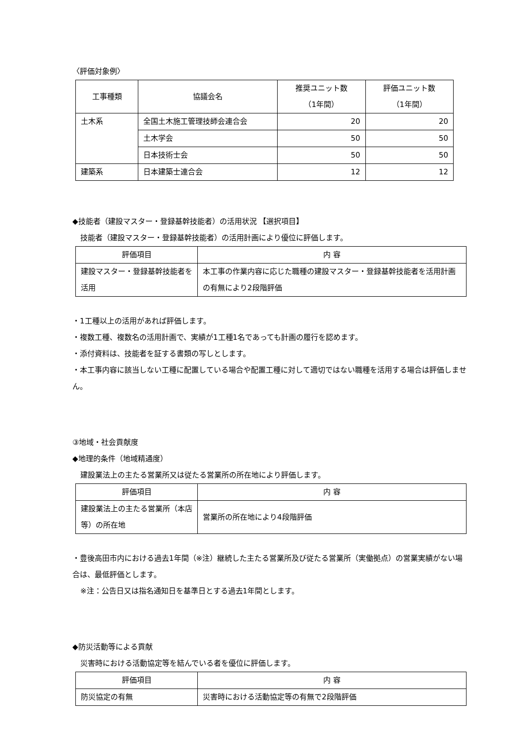〈評価対象例〉
| 工事種類 | 協議会名 | 推奨ユニット数 （1年間） | 評価ユニット数 （1年間） |
| --- | --- | --- | --- |
| 土木系 | 全国土木施工管理技師会連合会 | 20 | 20 |
| | 土木学会 | 50 | 50 |
| | 日本技術士会 | 50 | 50 |
| 建築系 | 日本建築士連合会 | 12 | 12 |
◆技能者（建設マスター・登録基幹技能者）の活用状況 【選択項目】
技能者（建設マスター・登録基幹技能者）の活用計画により優位に評価します。
| 評価項目 | 内 容 |
| --- | --- |
| 建設マスター・登録基幹技能者を活用 | 本工事の作業内容に応じた職種の建設マスター・登録基幹技能者を活用計画の有無により2段階評価 |
・1工種以上の活用があれば評価します。
・複数工種、複数名の活用計画で、実績が1工種1名であっても計画の履行を認めます。
・添付資料は、技能者を証する書類の写しとします。
・本工事内容に該当しない工種に配置している場合や配置工種に対して適切ではない職種を活用する場合は評価しません。
③地域・社会貢献度
◆地理的条件（地域精通度）
建設業法上の主たる営業所又は従たる営業所の所在地により評価します。
| 評価項目 | 内 容 |
| --- | --- |
| 建設業法上の主たる営業所（本店等）の所在地 | 営業所の所在地により4段階評価 |
・豊後高田市内における過去1年間（※注）継続した主たる営業所及び従たる営業所（実働拠点）の営業実績がない場合は、最低評価とします。
※注：公告日又は指名通知日を基準日とする過去1年間とします。
◆防災活動等による貢献
災害時における活動協定等を結んでいる者を優位に評価します。
| 評価項目 | 内 容 |
| --- | --- |
| 防災協定の有無 | 災害時における活動協定等の有無で2段階評価 |